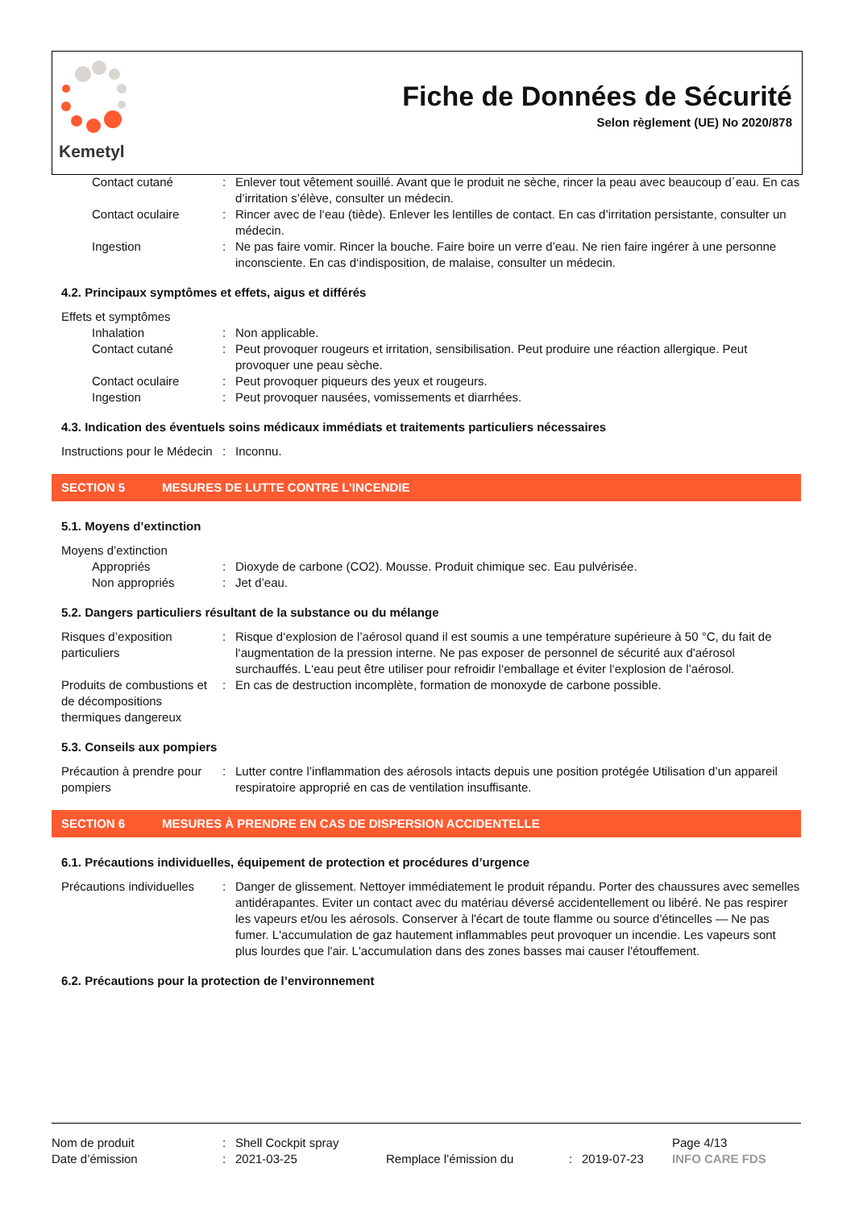Kemetyl
Fiche de Données de Sécurité
Selon règlement (UE) No 2020/878
| Contact cutané | : | Enlever tout vêtement souillé. Avant que le produit ne sèche, rincer la peau avec beaucoup d´eau. En cas d’irritation s’élève, consulter un médecin. |
| Contact oculaire | : | Rincer avec de l‘eau (tiède). Enlever les lentilles de contact. En cas d’irritation persistante, consulter un médecin. |
| Ingestion | : | Ne pas faire vomir. Rincer la bouche. Faire boire un verre d’eau. Ne rien faire ingérer à une personne inconsciente. En cas d‘indisposition, de malaise, consulter un médecin. |
4.2. Principaux symptômes et effets, aigus et différés
| Effets et symptômes | | |
| Inhalation | : | Non applicable. |
| Contact cutané | : | Peut provoquer rougeurs et irritation, sensibilisation. Peut produire une réaction allergique. Peut provoquer une peau sèche. |
| Contact oculaire | : | Peut provoquer piqueurs des yeux et rougeurs. |
| Ingestion | : | Peut provoquer nausées, vomissements et diarrhées. |
4.3. Indication des éventuels soins médicaux immédiats et traitements particuliers nécessaires
| Instructions pour le Médecin | : | Inconnu. |
SECTION 5 MESURES DE LUTTE CONTRE L’INCENDIE
5.1. Moyens d’extinction
| Moyens d’extinction | | |
| Appropriés | : | Dioxyde de carbone (CO2). Mousse. Produit chimique sec. Eau pulvérisée. |
| Non appropriés | : | Jet d’eau. |
5.2. Dangers particuliers résultant de la substance ou du mélange
| Risques d’exposition particuliers | : | Risque d‘explosion de l’aérosol quand il est soumis a une température supérieure à 50 °C, du fait de l‘augmentation de la pression interne. Ne pas exposer de personnel de sécurité aux d'aérosol surchauffés. L‘eau peut être utiliser pour refroidir l‘emballage et éviter l‘explosion de l’aérosol. |
| Produits de combustions et de décompositions thermiques dangereux | : | En cas de destruction incomplète, formation de monoxyde de carbone possible. |
5.3. Conseils aux pompiers
| Précaution à prendre pour pompiers | : | Lutter contre l’inflammation des aérosols intacts depuis une position protégée Utilisation d’un appareil respiratoire approprié en cas de ventilation insuffisante. |
SECTION 6 MESURES À PRENDRE EN CAS DE DISPERSION ACCIDENTELLE
6.1. Précautions individuelles, équipement de protection et procédures d’urgence
| Précautions individuelles | : | Danger de glissement. Nettoyer immédiatement le produit répandu. Porter des chaussures avec semelles antidérapantes. Eviter un contact avec du matériau déversé accidentellement ou libéré. Ne pas respirer les vapeurs et/ou les aérosols. Conserver à l'écart de toute flamme ou source d'étincelles — Ne pas fumer. L'accumulation de gaz hautement inflammables peut provoquer un incendie. Les vapeurs sont plus lourdes que l'air. L'accumulation dans des zones basses mai causer l'étouffement. |
6.2. Précautions pour la protection de l’environnement
| Nom de produit | : | Shell Cockpit spray | | | | Page 4/13 |
| Date d’émission | : | 2021-03-25 | Remplace l’émission du | : | 2019-07-23 | INFO CARE FDS |